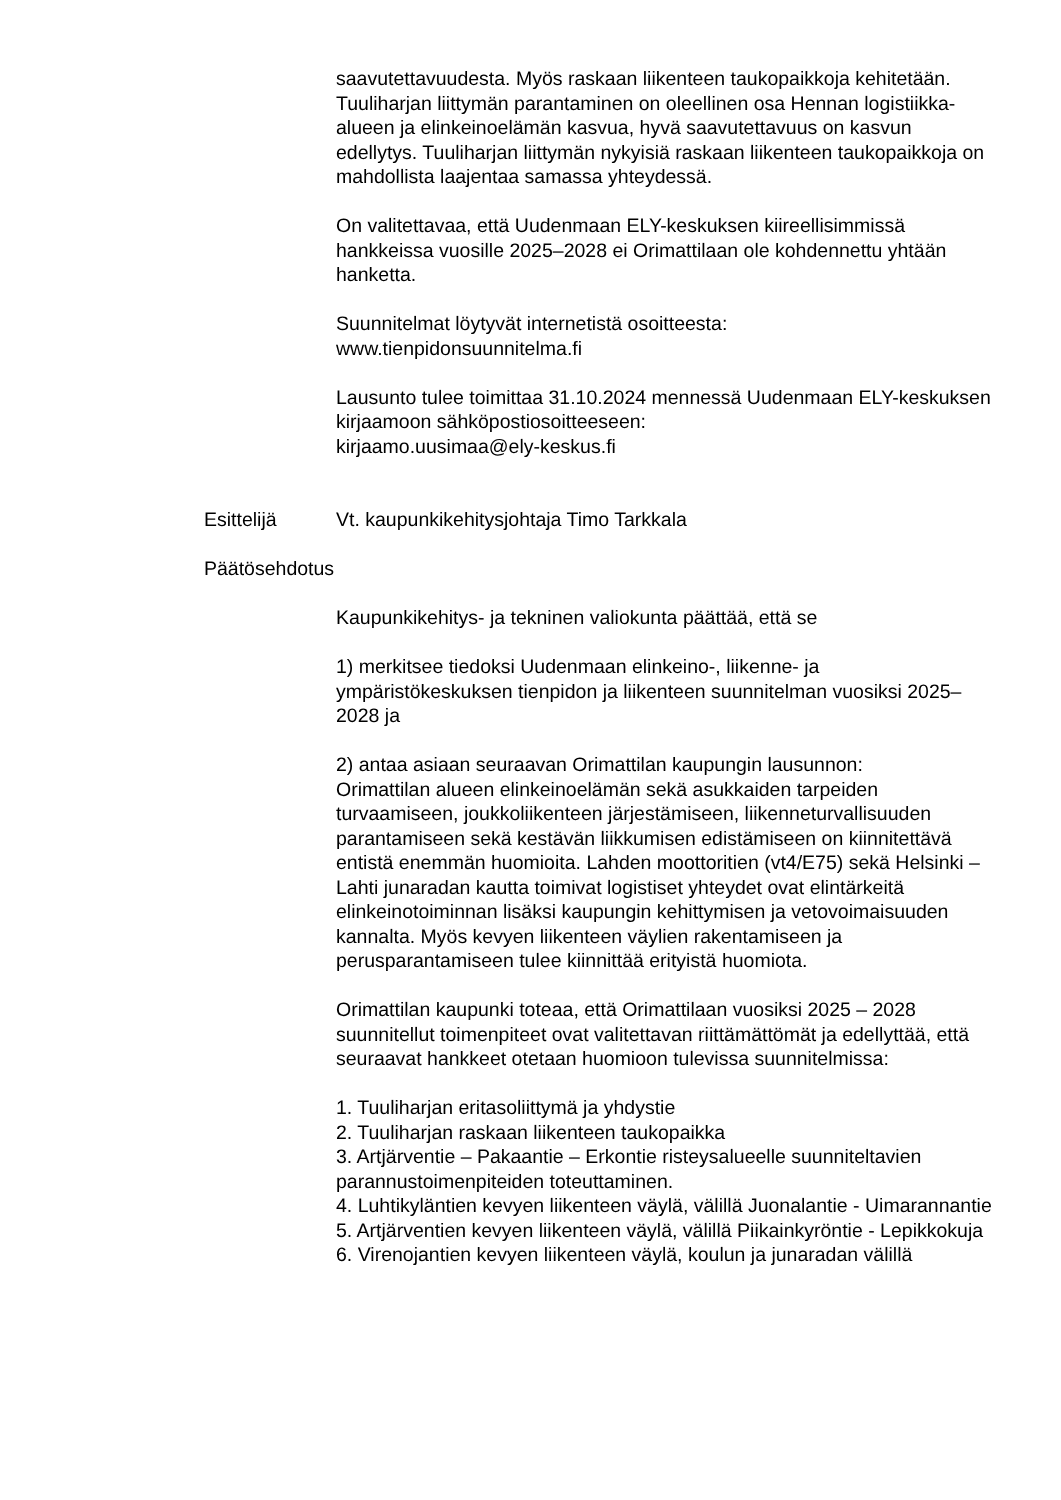saavutettavuudesta. Myös raskaan liikenteen taukopaikkoja kehitetään. Tuuliharjan liittymän parantaminen on oleellinen osa Hennan logistiikka-alueen ja elinkeinoelämän kasvua, hyvä saavutettavuus on kasvun edellytys. Tuuliharjan liittymän nykyisiä raskaan liikenteen taukopaikkoja on mahdollista laajentaa samassa yhteydessä.
On valitettavaa, että Uudenmaan ELY-keskuksen kiireellisimmissä hankkeissa vuosille 2025–2028 ei Orimattilaan ole kohdennettu yhtään hanketta.
Suunnitelmat löytyvät internetistä osoitteesta:
www.tienpidonsuunnitelma.fi
Lausunto tulee toimittaa 31.10.2024 mennessä Uudenmaan ELY-keskuksen kirjaamoon sähköpostiosoitteeseen:
kirjaamo.uusimaa@ely-keskus.fi
Esittelijä Vt. kaupunkikehitysjohtaja Timo Tarkkala
Päätösehdotus
Kaupunkikehitys- ja tekninen valiokunta päättää, että se
1) merkitsee tiedoksi Uudenmaan elinkeino-, liikenne- ja ympäristökeskuksen tienpidon ja liikenteen suunnitelman vuosiksi 2025–2028 ja
2) antaa asiaan seuraavan Orimattilan kaupungin lausunnon:
Orimattilan alueen elinkeinoelämän sekä asukkaiden tarpeiden turvaamiseen, joukkoliikenteen järjestämiseen, liikenneturvallisuuden parantamiseen sekä kestävän liikkumisen edistämiseen on kiinnitettävä entistä enemmän huomioita. Lahden moottoritien (vt4/E75) sekä Helsinki – Lahti junaradan kautta toimivat logistiset yhteydet ovat elintärkeitä elinkeinotoiminnan lisäksi kaupungin kehittymisen ja vetovoimaisuuden kannalta. Myös kevyen liikenteen väylien rakentamiseen ja perusparantamiseen tulee kiinnittää erityistä huomiota.
Orimattilan kaupunki toteaa, että Orimattilaan vuosiksi 2025 – 2028 suunnitellut toimenpiteet ovat valitettavan riittämättömät ja edellyttää, että seuraavat hankkeet otetaan huomioon tulevissa suunnitelmissa:
1. Tuuliharjan eritasoliittymä ja yhdystie
2. Tuuliharjan raskaan liikenteen taukopaikka
3. Artjärventie – Pakaantie – Erkontie risteysalueelle suunniteltavien parannustoimenpiteiden toteuttaminen.
4. Luhtikyläntien kevyen liikenteen väylä, välillä Juonalantie - Uimarannantie
5. Artjärventien kevyen liikenteen väylä, välillä Piikainkyröntie - Lepikkokuja
6. Virenojantien kevyen liikenteen väylä, koulun ja junaradan välillä